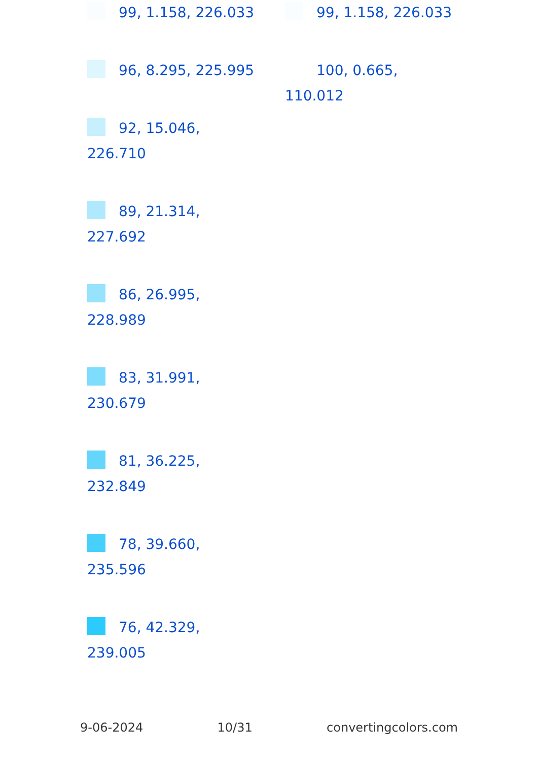99, 1.158, 226.033
96, 8.295, 225.995
92, 15.046,
226.710
89, 21.314,
227.692
86, 26.995,
228.989
83, 31.991,
230.679
81, 36.225,
232.849
78, 39.660,
235.596
76, 42.329,
239.005
99, 1.158, 226.033
100, 0.665,
110.012
9-06-2024 10/31 convertingcolors.com